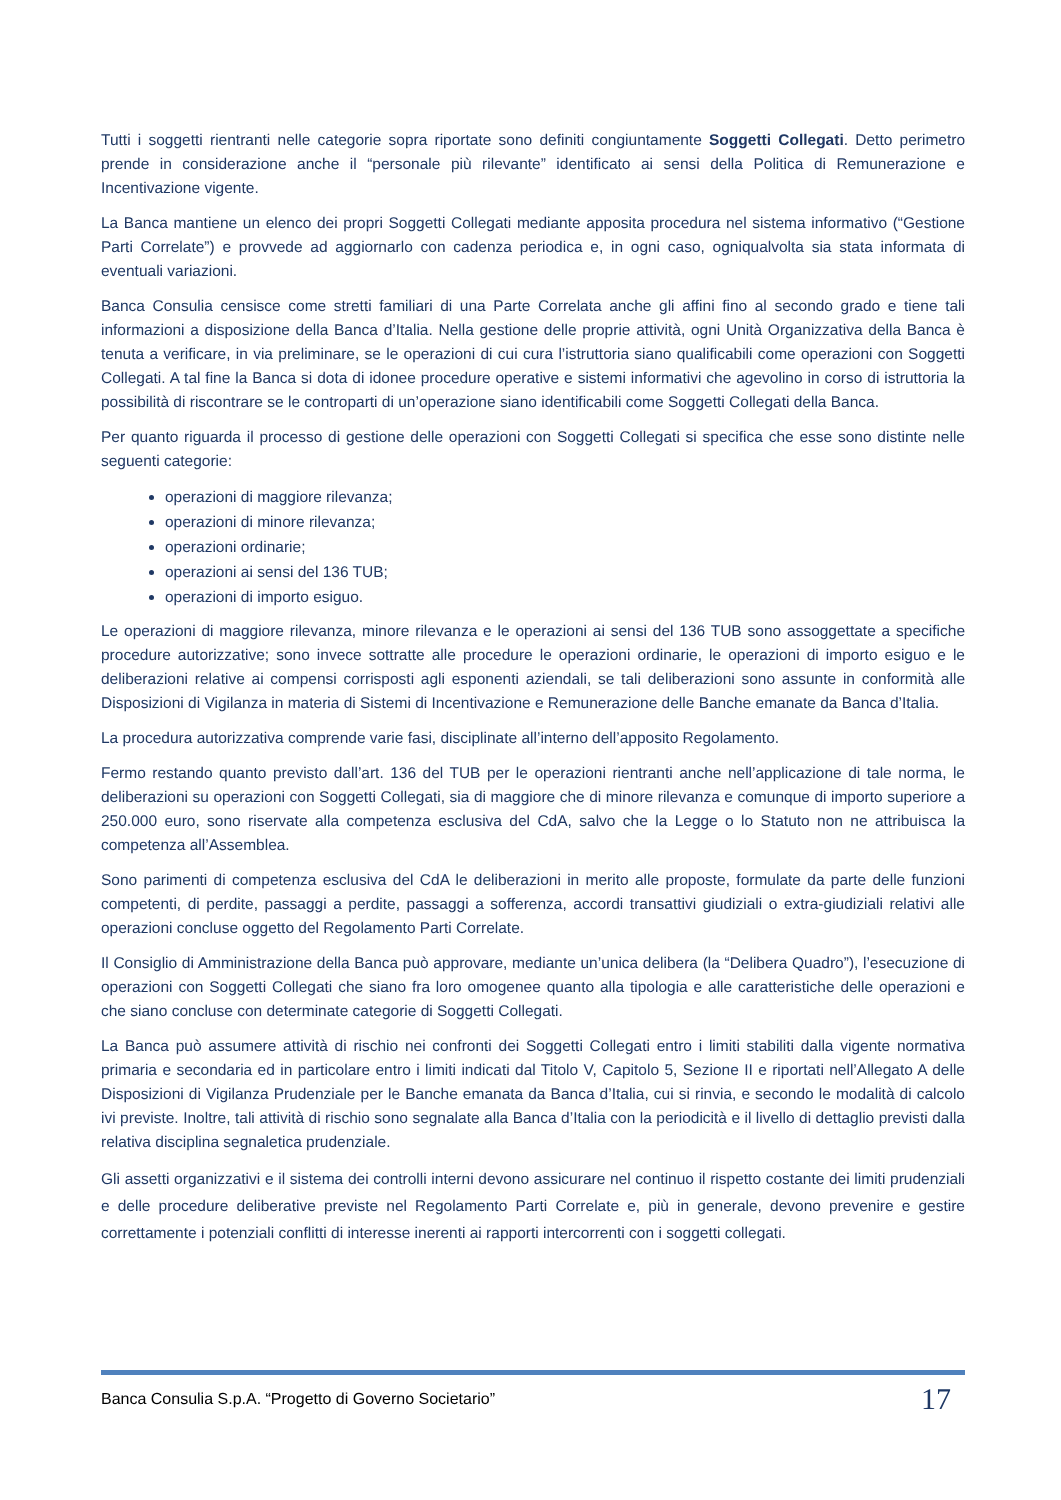Tutti i soggetti rientranti nelle categorie sopra riportate sono definiti congiuntamente Soggetti Collegati. Detto perimetro prende in considerazione anche il “personale più rilevante” identificato ai sensi della Politica di Remunerazione e Incentivazione vigente.
La Banca mantiene un elenco dei propri Soggetti Collegati mediante apposita procedura nel sistema informativo (“Gestione Parti Correlate”) e provvede ad aggiornarlo con cadenza periodica e, in ogni caso, ogniqualvolta sia stata informata di eventuali variazioni.
Banca Consulia censisce come stretti familiari di una Parte Correlata anche gli affini fino al secondo grado e tiene tali informazioni a disposizione della Banca d’Italia. Nella gestione delle proprie attività, ogni Unità Organizzativa della Banca è tenuta a verificare, in via preliminare, se le operazioni di cui cura l’istruttoria siano qualificabili come operazioni con Soggetti Collegati. A tal fine la Banca si dota di idonee procedure operative e sistemi informativi che agevolino in corso di istruttoria la possibilità di riscontrare se le controparti di un’operazione siano identificabili come Soggetti Collegati della Banca.
Per quanto riguarda il processo di gestione delle operazioni con Soggetti Collegati si specifica che esse sono distinte nelle seguenti categorie:
operazioni di maggiore rilevanza;
operazioni di minore rilevanza;
operazioni ordinarie;
operazioni ai sensi del 136 TUB;
operazioni di importo esiguo.
Le operazioni di maggiore rilevanza, minore rilevanza e le operazioni ai sensi del 136 TUB sono assoggettate a specifiche procedure autorizzative; sono invece sottratte alle procedure le operazioni ordinarie, le operazioni di importo esiguo e le deliberazioni relative ai compensi corrisposti agli esponenti aziendali, se tali deliberazioni sono assunte in conformità alle Disposizioni di Vigilanza in materia di Sistemi di Incentivazione e Remunerazione delle Banche emanate da Banca d’Italia.
La procedura autorizzativa comprende varie fasi, disciplinate all’interno dell’apposito Regolamento.
Fermo restando quanto previsto dall’art. 136 del TUB per le operazioni rientranti anche nell’applicazione di tale norma, le deliberazioni su operazioni con Soggetti Collegati, sia di maggiore che di minore rilevanza e comunque di importo superiore a 250.000 euro, sono riservate alla competenza esclusiva del CdA, salvo che la Legge o lo Statuto non ne attribuisca la competenza all’Assemblea.
Sono parimenti di competenza esclusiva del CdA le deliberazioni in merito alle proposte, formulate da parte delle funzioni competenti, di perdite, passaggi a perdite, passaggi a sofferenza, accordi transattivi giudiziali o extra-giudiziali relativi alle operazioni concluse oggetto del Regolamento Parti Correlate.
Il Consiglio di Amministrazione della Banca può approvare, mediante un’unica delibera (la “Delibera Quadro”), l’esecuzione di operazioni con Soggetti Collegati che siano fra loro omogenee quanto alla tipologia e alle caratteristiche delle operazioni e che siano concluse con determinate categorie di Soggetti Collegati.
La Banca può assumere attività di rischio nei confronti dei Soggetti Collegati entro i limiti stabiliti dalla vigente normativa primaria e secondaria ed in particolare entro i limiti indicati dal Titolo V, Capitolo 5, Sezione II e riportati nell’Allegato A delle Disposizioni di Vigilanza Prudenziale per le Banche emanata da Banca d’Italia, cui si rinvia, e secondo le modalità di calcolo ivi previste. Inoltre, tali attività di rischio sono segnalate alla Banca d’Italia con la periodicità e il livello di dettaglio previsti dalla relativa disciplina segnaletica prudenziale.
Gli assetti organizzativi e il sistema dei controlli interni devono assicurare nel continuo il rispetto costante dei limiti prudenziali e delle procedure deliberative previste nel Regolamento Parti Correlate e, più in generale, devono prevenire e gestire correttamente i potenziali conflitti di interesse inerenti ai rapporti intercorrenti con i soggetti collegati.
Banca Consulia S.p.A. “Progetto di Governo Societario” 17